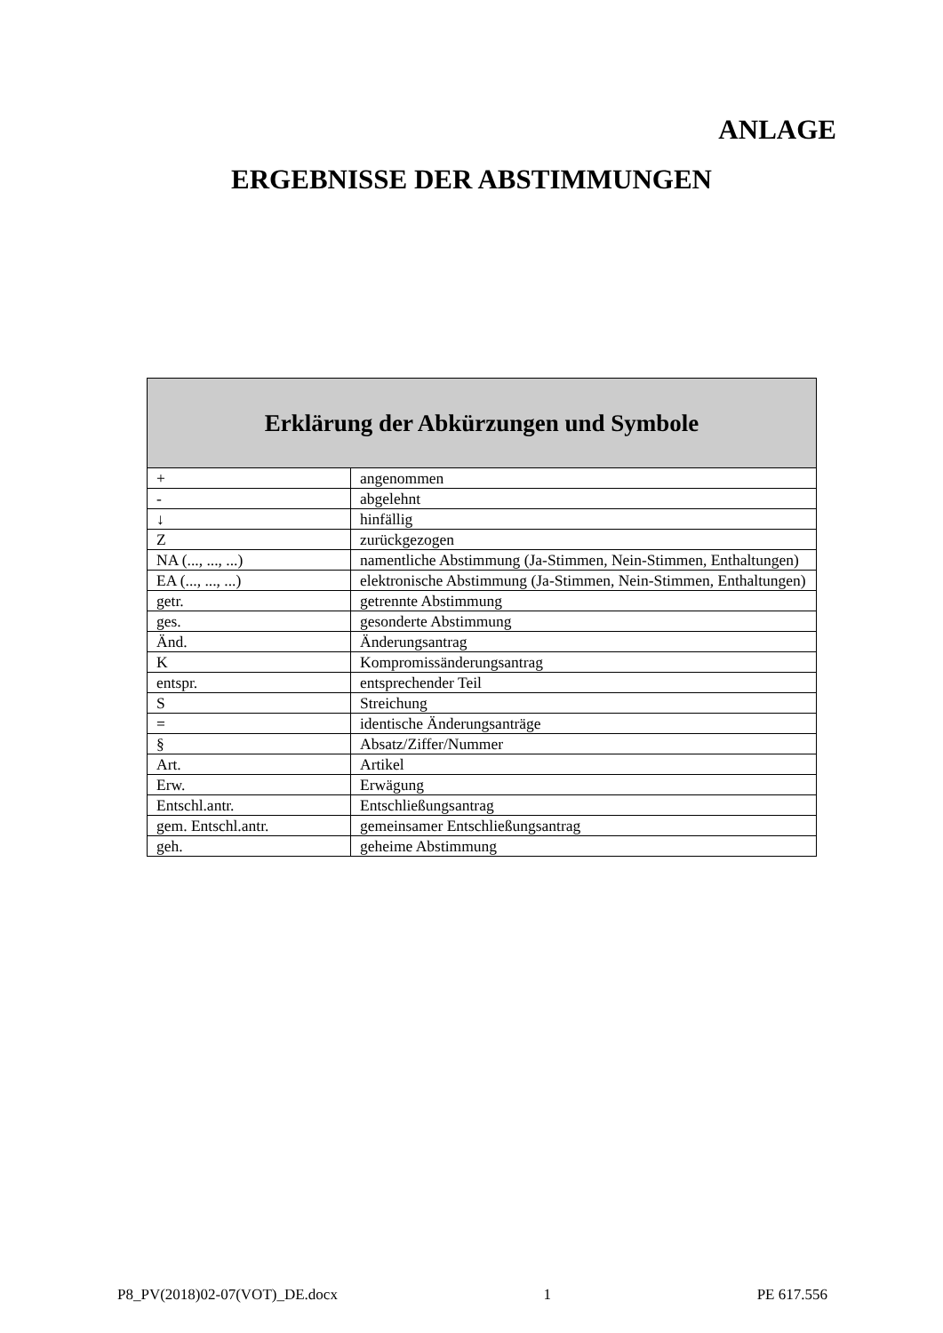ANLAGE
ERGEBNISSE DER ABSTIMMUNGEN
| Erklärung der Abkürzungen und Symbole | |
| --- | --- |
| + | angenommen |
| - | abgelehnt |
| ↓ | hinfällig |
| Z | zurückgezogen |
| NA (..., ..., ...) | namentliche Abstimmung (Ja-Stimmen, Nein-Stimmen, Enthaltungen) |
| EA (..., ..., ...) | elektronische Abstimmung (Ja-Stimmen, Nein-Stimmen, Enthaltungen) |
| getr. | getrennte Abstimmung |
| ges. | gesonderte Abstimmung |
| Änd. | Änderungsantrag |
| K | Kompromissänderungsantrag |
| entspr. | entsprechender Teil |
| S | Streichung |
| = | identische Änderungsanträge |
| § | Absatz/Ziffer/Nummer |
| Art. | Artikel |
| Erw. | Erwägung |
| Entschl.antr. | Entschließungsantrag |
| gem. Entschl.antr. | gemeinsamer Entschließungsantrag |
| geh. | geheime Abstimmung |
P8_PV(2018)02-07(VOT)_DE.docx 1 PE 617.556